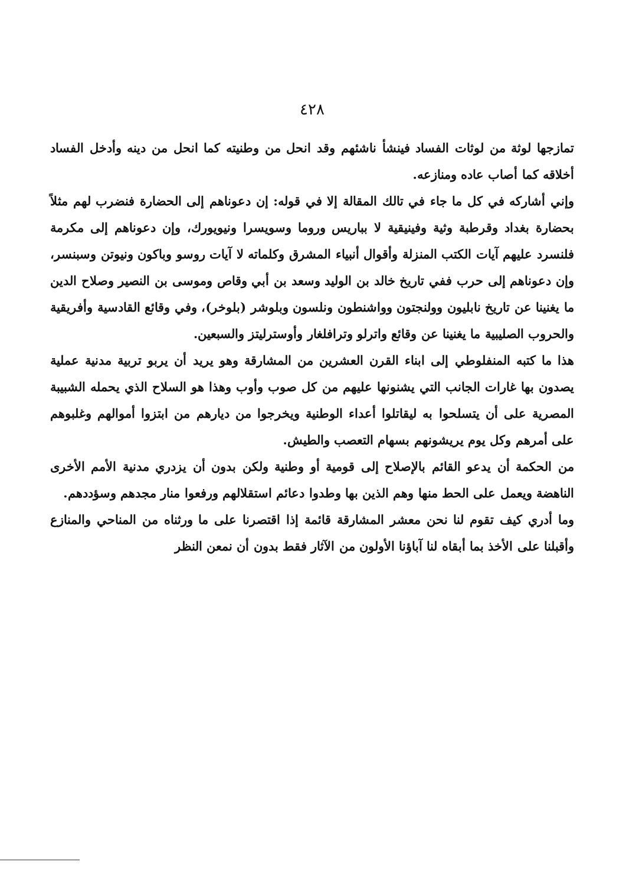٤٢٨
تمازجها لوثة من لوثات الفساد فينشأ ناشئهم وقد انحل من وطنيته كما انحل من دينه وأدخل الفساد أخلاقه كما أصاب عاده ومنازعه.
وإني أشاركه في كل ما جاء في تالك المقالة إلا في قوله: إن دعوناهم إلى الحضارة فنضرب لهم مثلاً بحضارة بغداد وقرطبة وثية وفينيقية لا بباريس وروما وسويسرا ونيويورك، وإن دعوناهم إلى مكرمة فلنسرد عليهم آيات الكتب المنزلة وأقوال أنبياء المشرق وكلماته لا آيات روسو وباكون ونيوتن وسبنسر، وإن دعوناهم إلى حرب ففي تاريخ خالد بن الوليد وسعد بن أبي وقاص وموسى بن النصير وصلاح الدين ما يغنينا عن تاريخ نابليون وولنجتون وواشنطون ونلسون وبلوشر (بلوخر)، وفي وقائع القادسية وأفريقية والحروب الصليبية ما يغنينا عن وقائع واترلو وترافلغار وأوسترليتز والسبعين.
هذا ما كتبه المنفلوطي إلى ابناء القرن العشرين من المشارقة وهو يريد أن يربو تربية مدنية عملية يصدون بها غارات الجانب التي يشنونها عليهم من كل صوب وأوب وهذا هو السلاح الذي يحمله الشبيبة المصرية على أن يتسلحوا به ليقاتلوا أعداء الوطنية ويخرجوا من ديارهم من ابتزوا أموالهم وغلبوهم على أمرهم وكل يوم يريشونهم بسهام التعصب والطيش.
من الحكمة أن يدعو القائم بالإصلاح إلى قومية أو وطنية ولكن بدون أن يزدري مدنية الأمم الأخرى الناهضة ويعمل على الحط منها وهم الذين بها وطدوا دعائم استقلالهم ورفعوا منار مجدهم وسؤددهم.
وما أدري كيف تقوم لنا نحن معشر المشارقة قائمة إذا اقتصرنا على ما ورثناه من المناحي والمنازع وأقبلنا على الأخذ بما أبقاه لنا آباؤنا الأولون من الآثار فقط بدون أن نمعن النظر